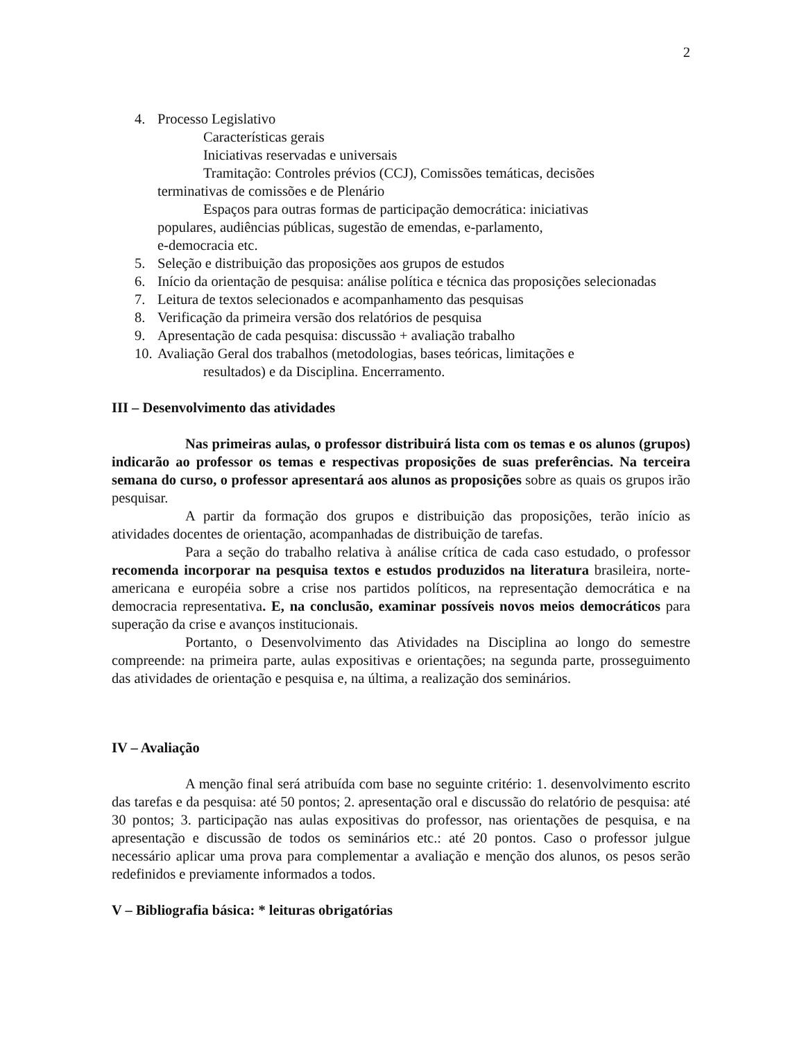2
4. Processo Legislativo
Características gerais
Iniciativas reservadas e universais
Tramitação: Controles prévios (CCJ), Comissões temáticas, decisões
terminativas de comissões e de Plenário
Espaços para outras formas de participação democrática: iniciativas
populares, audiências públicas, sugestão de emendas, e-parlamento,
e-democracia etc.
5. Seleção e distribuição das proposições aos grupos de estudos
6. Início da orientação de pesquisa: análise política e técnica das proposições selecionadas
7. Leitura de textos selecionados e acompanhamento das pesquisas
8. Verificação da primeira versão dos relatórios de pesquisa
9. Apresentação de cada pesquisa: discussão + avaliação trabalho
10.
Avaliação Geral dos trabalhos (metodologias, bases teóricas, limitações e
resultados) e da Disciplina. Encerramento.
III – Desenvolvimento das atividades
Nas primeiras aulas, o professor distribuirá lista com os temas e os alunos (grupos) indicarão ao professor os temas e respectivas proposições de suas preferências. Na terceira semana do curso, o professor apresentará aos alunos as proposições sobre as quais os grupos irão pesquisar.
A partir da formação dos grupos e distribuição das proposições, terão início as atividades docentes de orientação, acompanhadas de distribuição de tarefas.
Para a seção do trabalho relativa à análise crítica de cada caso estudado, o professor recomenda incorporar na pesquisa textos e estudos produzidos na literatura brasileira, norte-americana e européia sobre a crise nos partidos políticos, na representação democrática e na democracia representativa. E, na conclusão, examinar possíveis novos meios democráticos para superação da crise e avanços institucionais.
Portanto, o Desenvolvimento das Atividades na Disciplina ao longo do semestre compreende: na primeira parte, aulas expositivas e orientações; na segunda parte, prosseguimento das atividades de orientação e pesquisa e, na última, a realização dos seminários.
IV – Avaliação
A menção final será atribuída com base no seguinte critério: 1. desenvolvimento escrito das tarefas e da pesquisa: até 50 pontos; 2. apresentação oral e discussão do relatório de pesquisa: até 30 pontos; 3. participação nas aulas expositivas do professor, nas orientações de pesquisa, e na apresentação e discussão de todos os seminários etc.: até 20 pontos. Caso o professor julgue necessário aplicar uma prova para complementar a avaliação e menção dos alunos, os pesos serão redefinidos e previamente informados a todos.
V – Bibliografia básica: * leituras obrigatórias